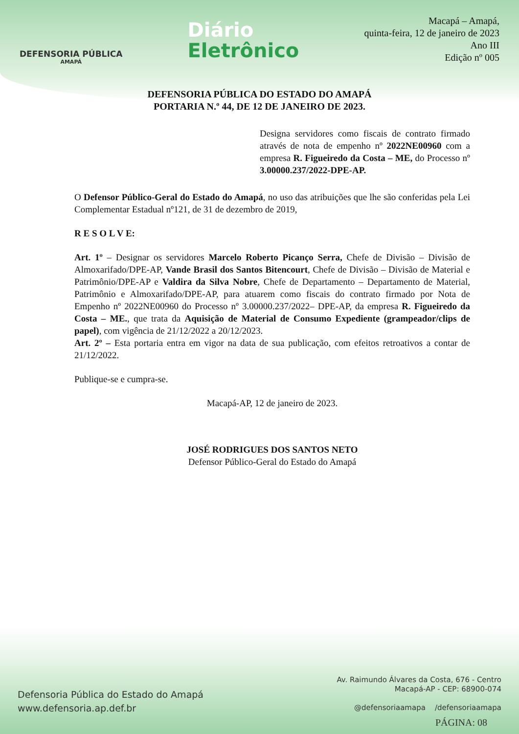DEFENSORIA PÚBLICA
AMAPÁ
Diário
Eletrônico
Macapá – Amapá,
quinta-feira, 12 de janeiro de 2023
Ano III
Edição nº 005
DEFENSORIA PÚBLICA DO ESTADO DO AMAPÁ
PORTARIA N.º 44, DE 12 DE JANEIRO DE 2023.
Designa servidores como fiscais de contrato firmado através de nota de empenho nº 2022NE00960 com a empresa R. Figueiredo da Costa – ME, do Processo nº 3.00000.237/2022-DPE-AP.
O Defensor Público-Geral do Estado do Amapá, no uso das atribuições que lhe são conferidas pela Lei Complementar Estadual nº121, de 31 de dezembro de 2019,
R E S O L V E:
Art. 1º – Designar os servidores Marcelo Roberto Picanço Serra, Chefe de Divisão – Divisão de Almoxarifado/DPE-AP, Vande Brasil dos Santos Bitencourt, Chefe de Divisão – Divisão de Material e Patrimônio/DPE-AP e Valdira da Silva Nobre, Chefe de Departamento – Departamento de Material, Patrimônio e Almoxarifado/DPE-AP, para atuarem como fiscais do contrato firmado por Nota de Empenho nº 2022NE00960 do Processo nº 3.00000.237/2022– DPE-AP, da empresa R. Figueiredo da Costa – ME., que trata da Aquisição de Material de Consumo Expediente (grampeador/clips de papel), com vigência de 21/12/2022 a 20/12/2023.
Art. 2º – Esta portaria entra em vigor na data de sua publicação, com efeitos retroativos a contar de 21/12/2022.
Publique-se e cumpra-se.
Macapá-AP, 12 de janeiro de 2023.
JOSÉ RODRIGUES DOS SANTOS NETO
Defensor Público-Geral do Estado do Amapá
Defensoria Pública do Estado do Amapá
www.defensoria.ap.def.br
Av. Raimundo Álvares da Costa, 676 - Centro
Macapá-AP - CEP: 68900-074
@defensoriaamapa /defensoriaamapa
PÁGINA: 08